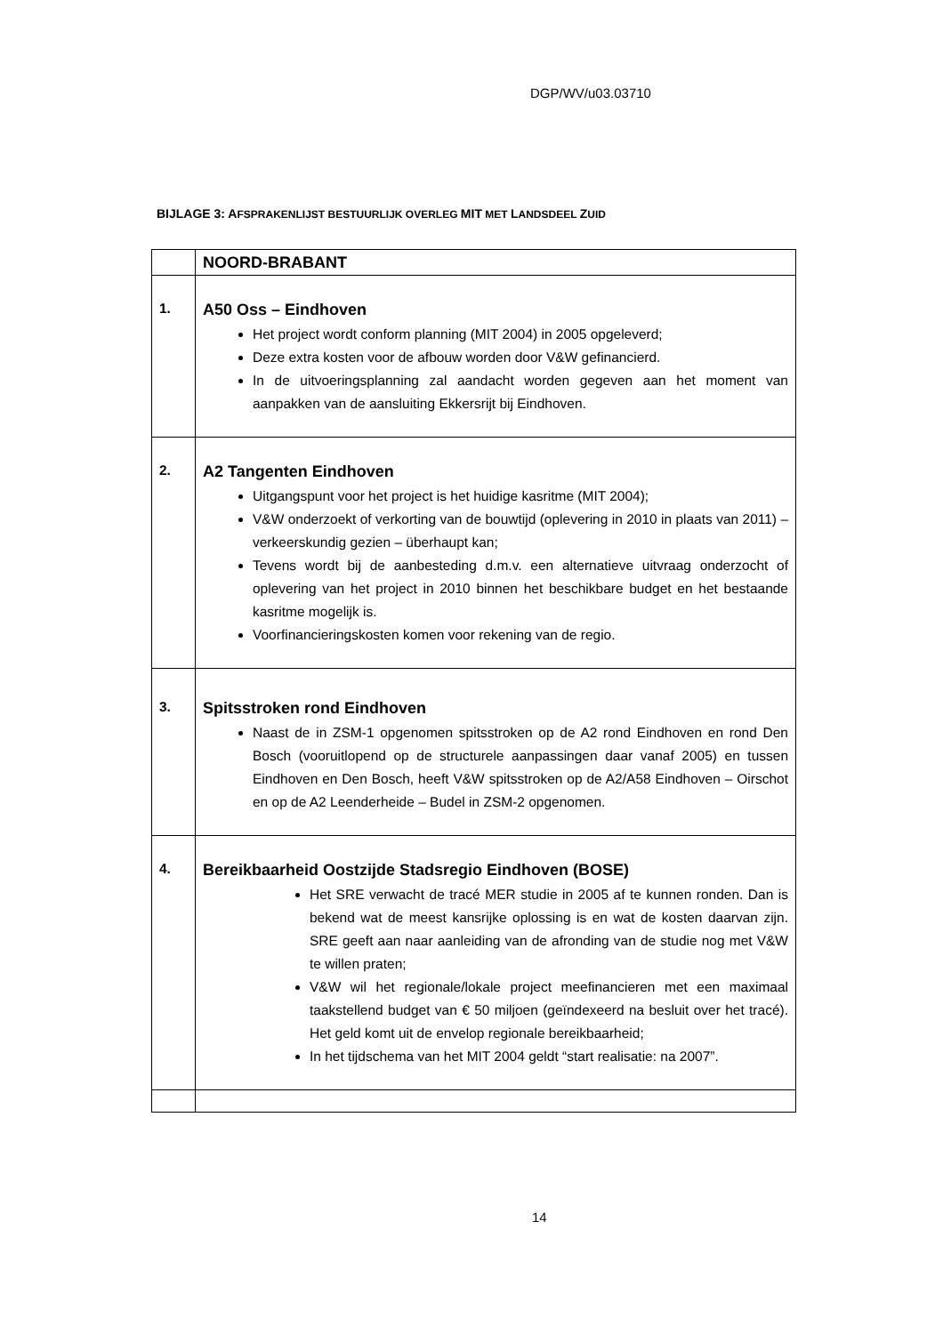DGP/WV/u03.03710
BIJLAGE 3: AFSPRAKENLIJST BESTUURLIJK OVERLEG MIT MET LANDSDEEL ZUID
| | NOORD-BRABANT |
| 1. | A50 Oss – Eindhoven Het project wordt conform planning (MIT 2004) in 2005 opgeleverd; Deze extra kosten voor de afbouw worden door V&W gefinancierd. In de uitvoeringsplanning zal aandacht worden gegeven aan het moment van aanpakken van de aansluiting Ekkersrijt bij Eindhoven. |
| 2. | A2 Tangenten Eindhoven Uitgangspunt voor het project is het huidige kasritme (MIT 2004); V&W onderzoekt of verkorting van de bouwtijd (oplevering in 2010 in plaats van 2011) – verkeerskundig gezien – überhaupt kan; Tevens wordt bij de aanbesteding d.m.v. een alternatieve uitvraag onderzocht of oplevering van het project in 2010 binnen het beschikbare budget en het bestaande kasritme mogelijk is. Voorfinancieringskosten komen voor rekening van de regio. |
| 3. | Spitsstroken rond Eindhoven Naast de in ZSM-1 opgenomen spitsstroken op de A2 rond Eindhoven en rond Den Bosch (vooruitlopend op de structurele aanpassingen daar vanaf 2005) en tussen Eindhoven en Den Bosch, heeft V&W spitsstroken op de A2/A58 Eindhoven – Oirschot en op de A2 Leenderheide – Budel in ZSM-2 opgenomen. |
| 4. | Bereikbaarheid Oostzijde Stadsregio Eindhoven (BOSE) Het SRE verwacht de tracé MER studie in 2005 af te kunnen ronden. Dan is bekend wat de meest kansrijke oplossing is en wat de kosten daarvan zijn. SRE geeft aan naar aanleiding van de afronding van de studie nog met V&W te willen praten; V&W wil het regionale/lokale project meefinancieren met een maximaal taakstellend budget van € 50 miljoen (geïndexeerd na besluit over het tracé). Het geld komt uit de envelop regionale bereikbaarheid; In het tijdschema van het MIT 2004 geldt “start realisatie: na 2007”. |
14